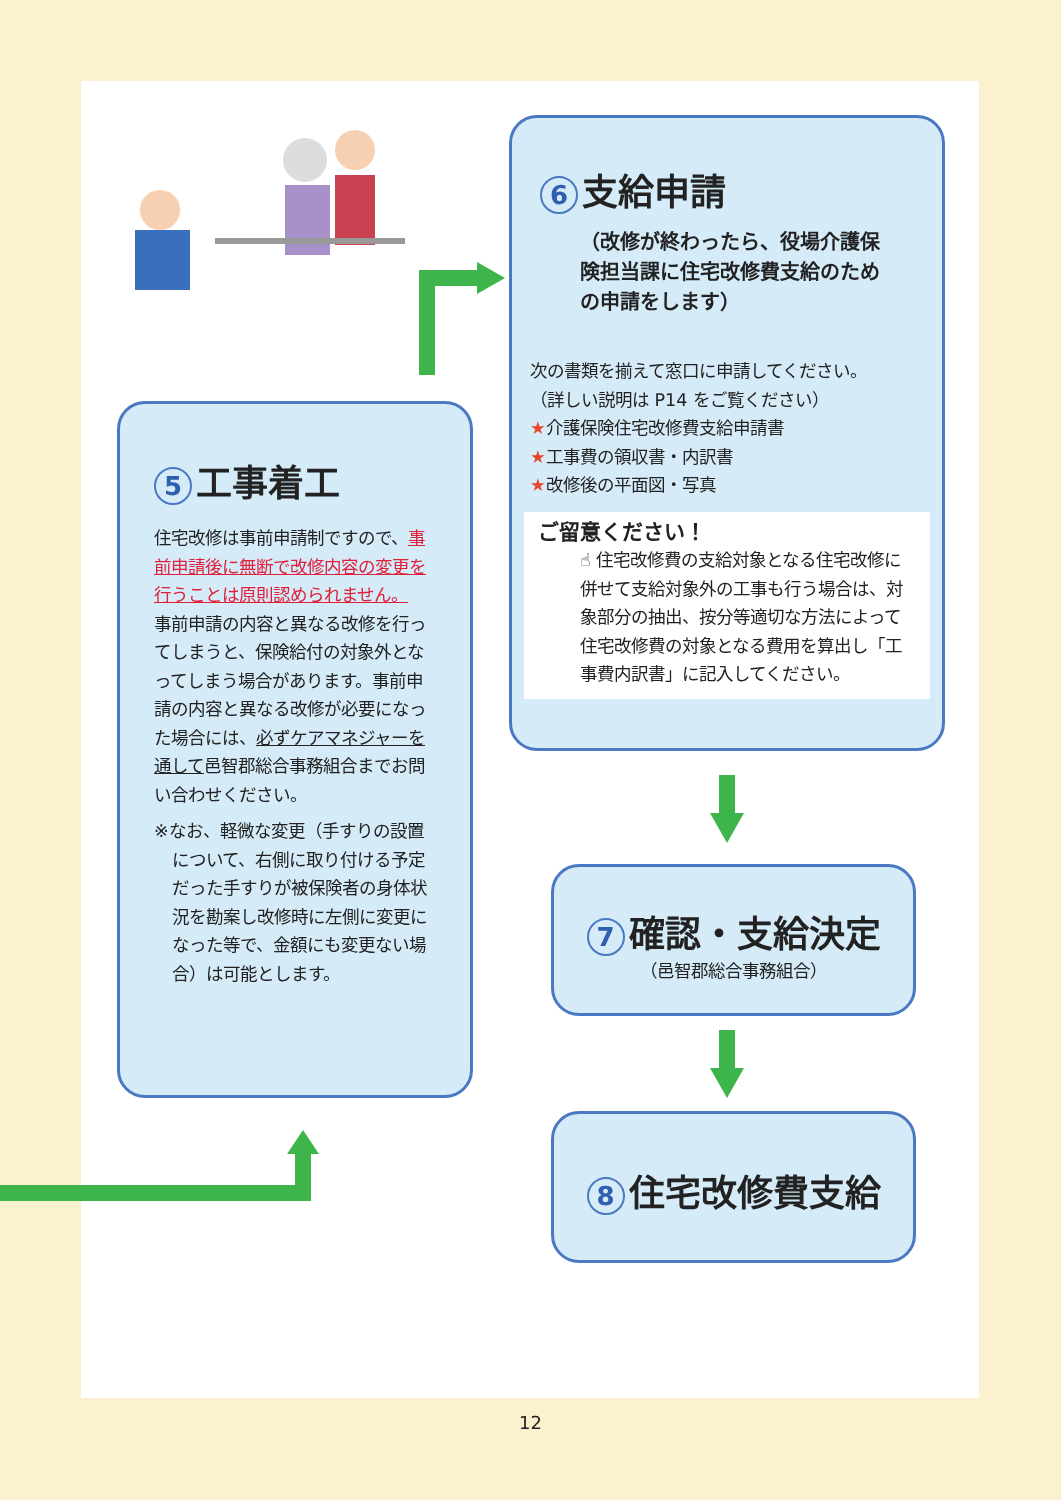5 工事着工
住宅改修は事前申請制ですので、事前申請後に無断で改修内容の変更を行うことは原則認められません。
事前申請の内容と異なる改修を行ってしまうと、保険給付の対象外となってしまう場合があります。事前申請の内容と異なる改修が必要になった場合には、必ずケアマネジャーを通して邑智郡総合事務組合までお問い合わせください。
※なお、軽微な変更（手すりの設置について、右側に取り付ける予定だった手すりが被保険者の身体状況を勘案し改修時に左側に変更になった等で、金額にも変更ない場合）は可能とします。
6 支給申請
（改修が終わったら、役場介護保険担当課に住宅改修費支給のための申請をします）
次の書類を揃えて窓口に申請してください。
（詳しい説明は P14 をご覧ください）
★介護保険住宅改修費支給申請書
★工事費の領収書・内訳書
★改修後の平面図・写真
ご留意ください！
☝ 住宅改修費の支給対象となる住宅改修に併せて支給対象外の工事も行う場合は、対象部分の抽出、按分等適切な方法によって住宅改修費の対象となる費用を算出し「工事費内訳書」に記入してください。
7 確認・支給決定
（邑智郡総合事務組合）
8 住宅改修費支給
12